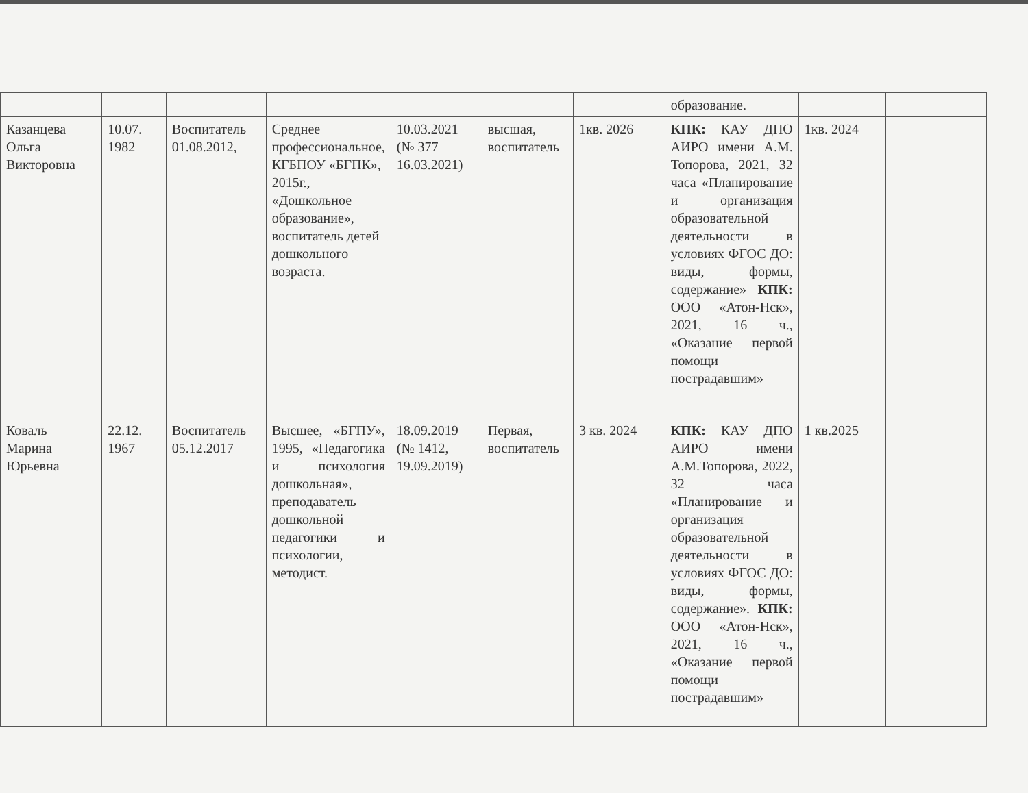| | | | | | | | образование. | | |
| Казанцева Ольга Викторовна | 10.07. 1982 | Воспитатель 01.08.2012, | Среднее профессиональное, КГБПОУ «БГПК», 2015г., «Дошкольное образование», воспитатель детей дошкольного возраста. | 10.03.2021 (№ 377 16.03.2021) | высшая, воспитатель | 1кв. 2026 | КПК: КАУ ДПО АИРО имени А.М. Топорова, 2021, 32 часа «Планирование и организация образовательной деятельности в условиях ФГОС ДО: виды, формы, содержание» КПК: ООО «Атон-Нск», 2021, 16 ч., «Оказание первой помощи пострадавшим» | 1кв. 2024 | |
| Коваль Марина Юрьевна | 22.12. 1967 | Воспитатель 05.12.2017 | Высшее, «БГПУ», 1995, «Педагогика и психология дошкольная», преподаватель дошкольной педагогики и психологии, методист. | 18.09.2019 (№ 1412, 19.09.2019) | Первая, воспитатель | 3 кв. 2024 | КПК: КАУ ДПО АИРО имени А.М.Топорова, 2022, 32 часа «Планирование и организация образовательной деятельности в условиях ФГОС ДО: виды, формы, содержание». КПК: ООО «Атон-Нск», 2021, 16 ч., «Оказание первой помощи пострадавшим» | 1 кв.2025 | |